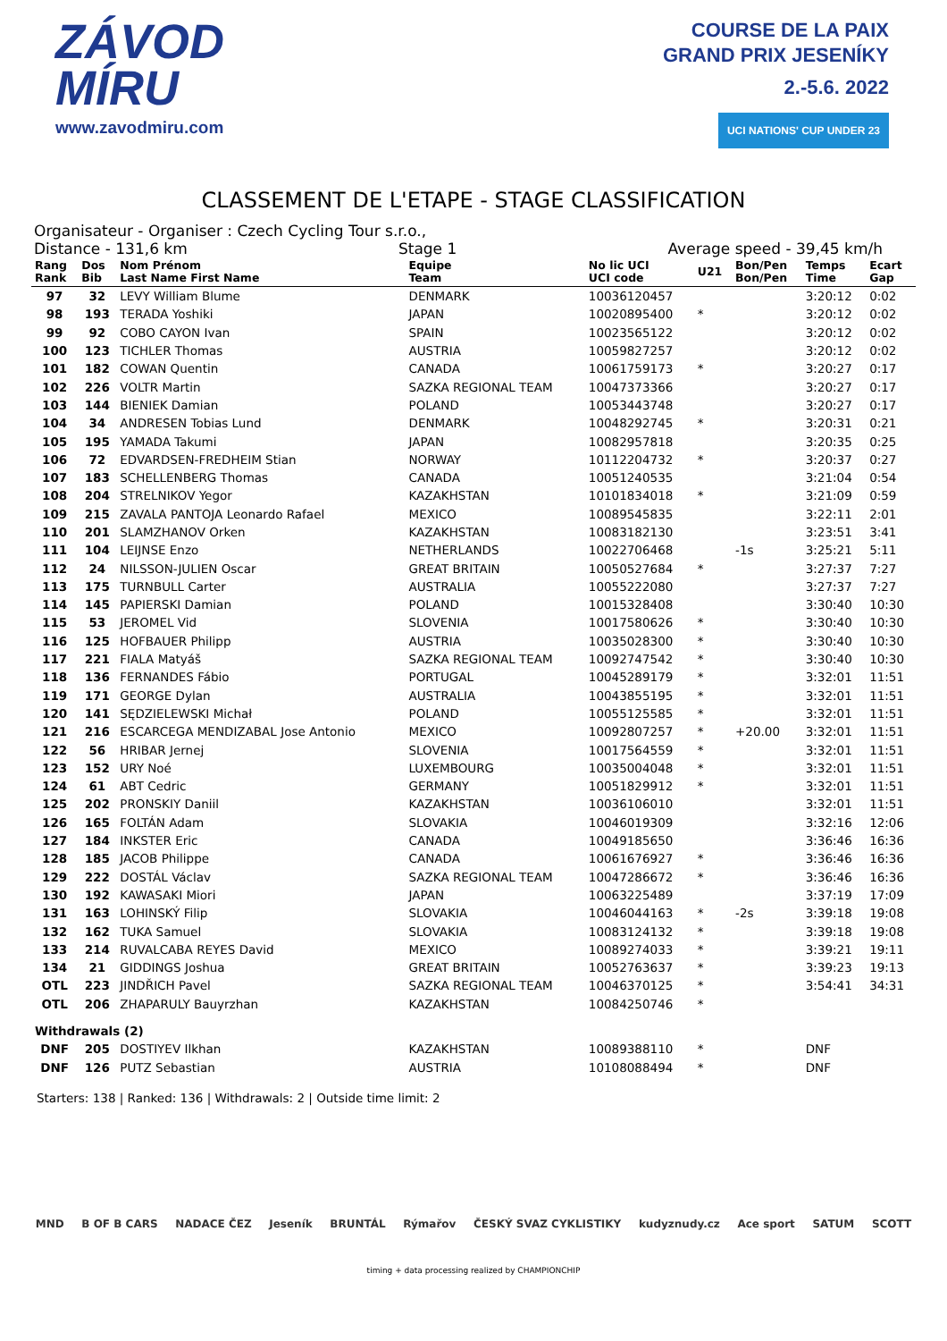ZÁVOD
MÍRU
www.zavodmiru.com
COURSE DE LA PAIX
GRAND PRIX JESENÍKY
2.-5.6. 2022
UCI NATIONS' CUP UNDER 23
CLASSEMENT DE L'ETAPE - STAGE CLASSIFICATION
Organisateur - Organiser : Czech Cycling Tour s.r.o.,
Distance - 131,6 km Stage 1 Average speed - 39,45 km/h
| Rang Rank | Dos Bib | Nom Prénom Last Name First Name | Equipe Team | No lic UCI UCI code | U21 | Bon/Pen Bon/Pen | Temps Time | Ecart Gap |
| --- | --- | --- | --- | --- | --- | --- | --- | --- |
| 97 | 32 | LEVY William Blume | DENMARK | 10036120457 | | | 3:20:12 | 0:02 |
| 98 | 193 | TERADA Yoshiki | JAPAN | 10020895400 | * | | 3:20:12 | 0:02 |
| 99 | 92 | COBO CAYON Ivan | SPAIN | 10023565122 | | | 3:20:12 | 0:02 |
| 100 | 123 | TICHLER Thomas | AUSTRIA | 10059827257 | | | 3:20:12 | 0:02 |
| 101 | 182 | COWAN Quentin | CANADA | 10061759173 | * | | 3:20:27 | 0:17 |
| 102 | 226 | VOLTR Martin | SAZKA REGIONAL TEAM | 10047373366 | | | 3:20:27 | 0:17 |
| 103 | 144 | BIENIEK Damian | POLAND | 10053443748 | | | 3:20:27 | 0:17 |
| 104 | 34 | ANDRESEN Tobias Lund | DENMARK | 10048292745 | * | | 3:20:31 | 0:21 |
| 105 | 195 | YAMADA Takumi | JAPAN | 10082957818 | | | 3:20:35 | 0:25 |
| 106 | 72 | EDVARDSEN-FREDHEIM Stian | NORWAY | 10112204732 | * | | 3:20:37 | 0:27 |
| 107 | 183 | SCHELLENBERG Thomas | CANADA | 10051240535 | | | 3:21:04 | 0:54 |
| 108 | 204 | STRELNIKOV Yegor | KAZAKHSTAN | 10101834018 | * | | 3:21:09 | 0:59 |
| 109 | 215 | ZAVALA PANTOJA Leonardo Rafael | MEXICO | 10089545835 | | | 3:22:11 | 2:01 |
| 110 | 201 | SLAMZHANOV Orken | KAZAKHSTAN | 10083182130 | | | 3:23:51 | 3:41 |
| 111 | 104 | LEIJNSE Enzo | NETHERLANDS | 10022706468 | | -1s | 3:25:21 | 5:11 |
| 112 | 24 | NILSSON-JULIEN Oscar | GREAT BRITAIN | 10050527684 | * | | 3:27:37 | 7:27 |
| 113 | 175 | TURNBULL Carter | AUSTRALIA | 10055222080 | | | 3:27:37 | 7:27 |
| 114 | 145 | PAPIERSKI Damian | POLAND | 10015328408 | | | 3:30:40 | 10:30 |
| 115 | 53 | JEROMEL Vid | SLOVENIA | 10017580626 | * | | 3:30:40 | 10:30 |
| 116 | 125 | HOFBAUER Philipp | AUSTRIA | 10035028300 | * | | 3:30:40 | 10:30 |
| 117 | 221 | FIALA Matyáš | SAZKA REGIONAL TEAM | 10092747542 | * | | 3:30:40 | 10:30 |
| 118 | 136 | FERNANDES Fábio | PORTUGAL | 10045289179 | * | | 3:32:01 | 11:51 |
| 119 | 171 | GEORGE Dylan | AUSTRALIA | 10043855195 | * | | 3:32:01 | 11:51 |
| 120 | 141 | SĘDZIELEWSKI Michał | POLAND | 10055125585 | * | | 3:32:01 | 11:51 |
| 121 | 216 | ESCARCEGA MENDIZABAL Jose Antonio | MEXICO | 10092807257 | * | +20.00 | 3:32:01 | 11:51 |
| 122 | 56 | HRIBAR Jernej | SLOVENIA | 10017564559 | * | | 3:32:01 | 11:51 |
| 123 | 152 | URY Noé | LUXEMBOURG | 10035004048 | * | | 3:32:01 | 11:51 |
| 124 | 61 | ABT Cedric | GERMANY | 10051829912 | * | | 3:32:01 | 11:51 |
| 125 | 202 | PRONSKIY Daniil | KAZAKHSTAN | 10036106010 | | | 3:32:01 | 11:51 |
| 126 | 165 | FOLTÁN Adam | SLOVAKIA | 10046019309 | | | 3:32:16 | 12:06 |
| 127 | 184 | INKSTER Eric | CANADA | 10049185650 | | | 3:36:46 | 16:36 |
| 128 | 185 | JACOB Philippe | CANADA | 10061676927 | * | | 3:36:46 | 16:36 |
| 129 | 222 | DOSTÁL Václav | SAZKA REGIONAL TEAM | 10047286672 | * | | 3:36:46 | 16:36 |
| 130 | 192 | KAWASAKI Miori | JAPAN | 10063225489 | | | 3:37:19 | 17:09 |
| 131 | 163 | LOHINSKÝ Filip | SLOVAKIA | 10046044163 | * | -2s | 3:39:18 | 19:08 |
| 132 | 162 | TUKA Samuel | SLOVAKIA | 10083124132 | * | | 3:39:18 | 19:08 |
| 133 | 214 | RUVALCABA REYES David | MEXICO | 10089274033 | * | | 3:39:21 | 19:11 |
| 134 | 21 | GIDDINGS Joshua | GREAT BRITAIN | 10052763637 | * | | 3:39:23 | 19:13 |
| OTL | 223 | JINDŘICH Pavel | SAZKA REGIONAL TEAM | 10046370125 | * | | 3:54:41 | 34:31 |
| OTL | 206 | ZHAPARULY Bauyrzhan | KAZAKHSTAN | 10084250746 | * | | | |
| Withdrawals (2) | | | | | | | | |
| DNF | 205 | DOSTIYEV Ilkhan | KAZAKHSTAN | 10089388110 | * | | DNF | |
| DNF | 126 | PUTZ Sebastian | AUSTRIA | 10108088494 | * | | DNF | |
Starters: 138 | Ranked: 136 | Withdrawals: 2 | Outside time limit: 2
MND B OF B CARS NADACE ČEZ Jeseník BRUNTÁL Rýmařov ČESKÝ SVAZ CYKLISTIKY kudyznudy.cz Ace sport SATUM SCOTT
timing + data processing realized by CHAMPIONCHIP